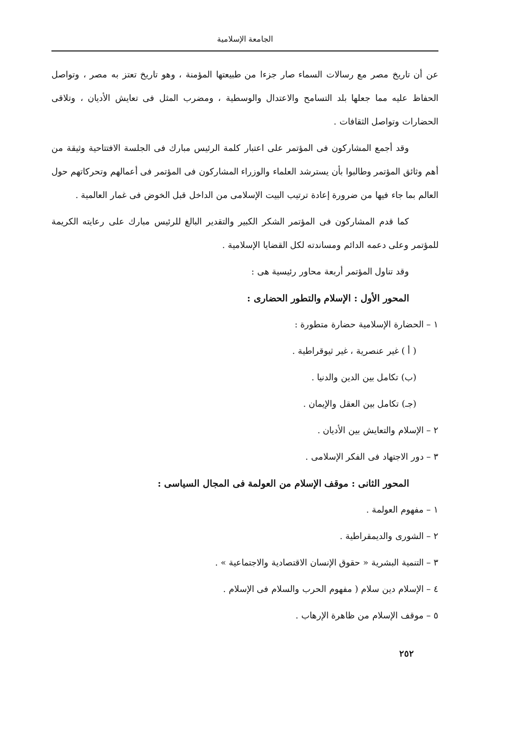الجامعة الإسلامية
عن أن تاريخ مصر مع رسالات السماء صار جزءا من طبيعتها المؤمنة ، وهو تاريخ تعتز به مصر ، وتواصل الحفاظ عليه مما جعلها بلد التسامح والاعتدال والوسطية ، ومضرب المثل فى تعايش الأديان ، وتلاقى الحضارات وتواصل الثقافات .
وقد أجمع المشاركون فى المؤتمر على اعتبار كلمة الرئيس مبارك فى الجلسة الافتتاحية وثيقة من أهم وثائق المؤتمر وطالبوا بأن يسترشد العلماء والوزراء المشاركون فى المؤتمر فى أعمالهم وتحركاتهم حول العالم بما جاء فيها من ضرورة إعادة ترتيب البيت الإسلامى من الداخل قبل الخوض فى غمار العالمية .
كما قدم المشاركون فى المؤتمر الشكر الكبير والتقدير البالغ للرئيس مبارك على رعايته الكريمة للمؤتمر وعلى دعمه الدائم ومساندته لكل القضايا الإسلامية .
وقد تناول المؤتمر أربعة محاور رئيسية هى :
المحور الأول : الإسلام والتطور الحضارى :
١ – الحضارة الإسلامية حضارة متطورة :
( أ ) غير عنصرية ، غير ثيوقراطية .
(ب) تكامل بين الدين والدنيا .
(جـ) تكامل بين العقل والإيمان .
٢ – الإسلام والتعايش بين الأديان .
٣ – دور الاجتهاد فى الفكر الإسلامى .
المحور الثانى : موقف الإسلام من العولمة فى المجال السياسى :
١ – مفهوم العولمة .
٢ – الشورى والديمقراطية .
٣ – التنمية البشرية « حقوق الإنسان الاقتصادية والاجتماعية » .
٤ – الإسلام دين سلام ( مفهوم الحرب والسلام فى الإسلام .
٥ – موقف الإسلام من ظاهرة الإرهاب .
٢٥٢